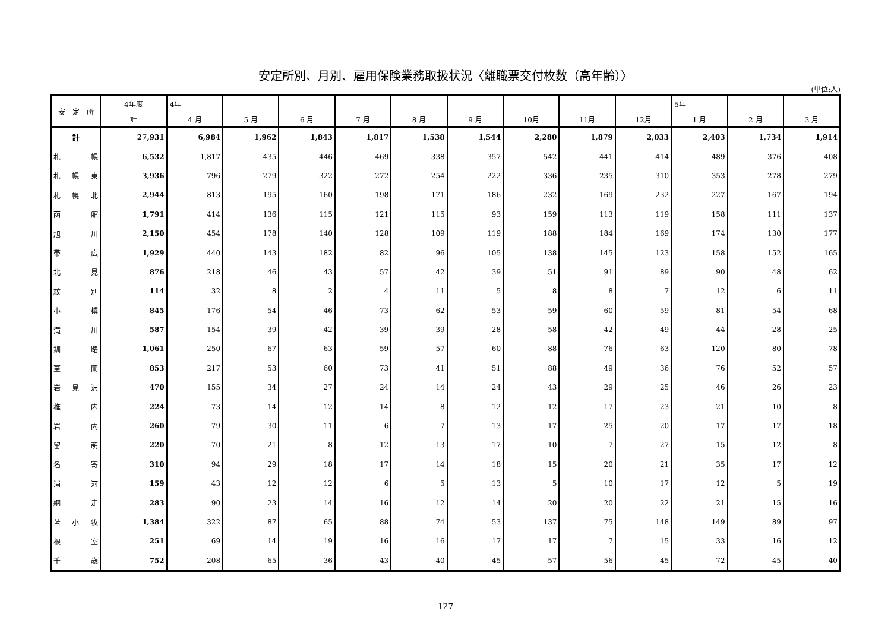安定所別、月別、雇用保険業務取扱状況〈離職票交付枚数（高年齢）〉
(単位:人)
| 安 定 所 | 4年度 | 4年 | | | | | | | | | 5年 | | |
| --- | --- | --- | --- | --- | --- | --- | --- | --- | --- | --- | --- | --- | --- |
| | 計 | 4 月 | 5 月 | 6 月 | 7 月 | 8 月 | 9 月 | 10月 | 11月 | 12月 | 1 月 | 2 月 | 3 月 |
| 計 | 27,931 | 6,984 | 1,962 | 1,843 | 1,817 | 1,538 | 1,544 | 2,280 | 1,879 | 2,033 | 2,403 | 1,734 | 1,914 |
| 札 幌 | 6,532 | 1,817 | 435 | 446 | 469 | 338 | 357 | 542 | 441 | 414 | 489 | 376 | 408 |
| 札 幌 東 | 3,936 | 796 | 279 | 322 | 272 | 254 | 222 | 336 | 235 | 310 | 353 | 278 | 279 |
| 札 幌 北 | 2,944 | 813 | 195 | 160 | 198 | 171 | 186 | 232 | 169 | 232 | 227 | 167 | 194 |
| 函 館 | 1,791 | 414 | 136 | 115 | 121 | 115 | 93 | 159 | 113 | 119 | 158 | 111 | 137 |
| 旭 川 | 2,150 | 454 | 178 | 140 | 128 | 109 | 119 | 188 | 184 | 169 | 174 | 130 | 177 |
| 帯 広 | 1,929 | 440 | 143 | 182 | 82 | 96 | 105 | 138 | 145 | 123 | 158 | 152 | 165 |
| 北 見 | 876 | 218 | 46 | 43 | 57 | 42 | 39 | 51 | 91 | 89 | 90 | 48 | 62 |
| 紋 別 | 114 | 32 | 8 | 2 | 4 | 11 | 5 | 8 | 8 | 7 | 12 | 6 | 11 |
| 小 樽 | 845 | 176 | 54 | 46 | 73 | 62 | 53 | 59 | 60 | 59 | 81 | 54 | 68 |
| 滝 川 | 587 | 154 | 39 | 42 | 39 | 39 | 28 | 58 | 42 | 49 | 44 | 28 | 25 |
| 釧 路 | 1,061 | 250 | 67 | 63 | 59 | 57 | 60 | 88 | 76 | 63 | 120 | 80 | 78 |
| 室 蘭 | 853 | 217 | 53 | 60 | 73 | 41 | 51 | 88 | 49 | 36 | 76 | 52 | 57 |
| 岩 見 沢 | 470 | 155 | 34 | 27 | 24 | 14 | 24 | 43 | 29 | 25 | 46 | 26 | 23 |
| 稚 内 | 224 | 73 | 14 | 12 | 14 | 8 | 12 | 12 | 17 | 23 | 21 | 10 | 8 |
| 岩 内 | 260 | 79 | 30 | 11 | 6 | 7 | 13 | 17 | 25 | 20 | 17 | 17 | 18 |
| 留 萌 | 220 | 70 | 21 | 8 | 12 | 13 | 17 | 10 | 7 | 27 | 15 | 12 | 8 |
| 名 寄 | 310 | 94 | 29 | 18 | 17 | 14 | 18 | 15 | 20 | 21 | 35 | 17 | 12 |
| 浦 河 | 159 | 43 | 12 | 12 | 6 | 5 | 13 | 5 | 10 | 17 | 12 | 5 | 19 |
| 網 走 | 283 | 90 | 23 | 14 | 16 | 12 | 14 | 20 | 20 | 22 | 21 | 15 | 16 |
| 苫 小 牧 | 1,384 | 322 | 87 | 65 | 88 | 74 | 53 | 137 | 75 | 148 | 149 | 89 | 97 |
| 根 室 | 251 | 69 | 14 | 19 | 16 | 16 | 17 | 17 | 7 | 15 | 33 | 16 | 12 |
| 千 歳 | 752 | 208 | 65 | 36 | 43 | 40 | 45 | 57 | 56 | 45 | 72 | 45 | 40 |
127